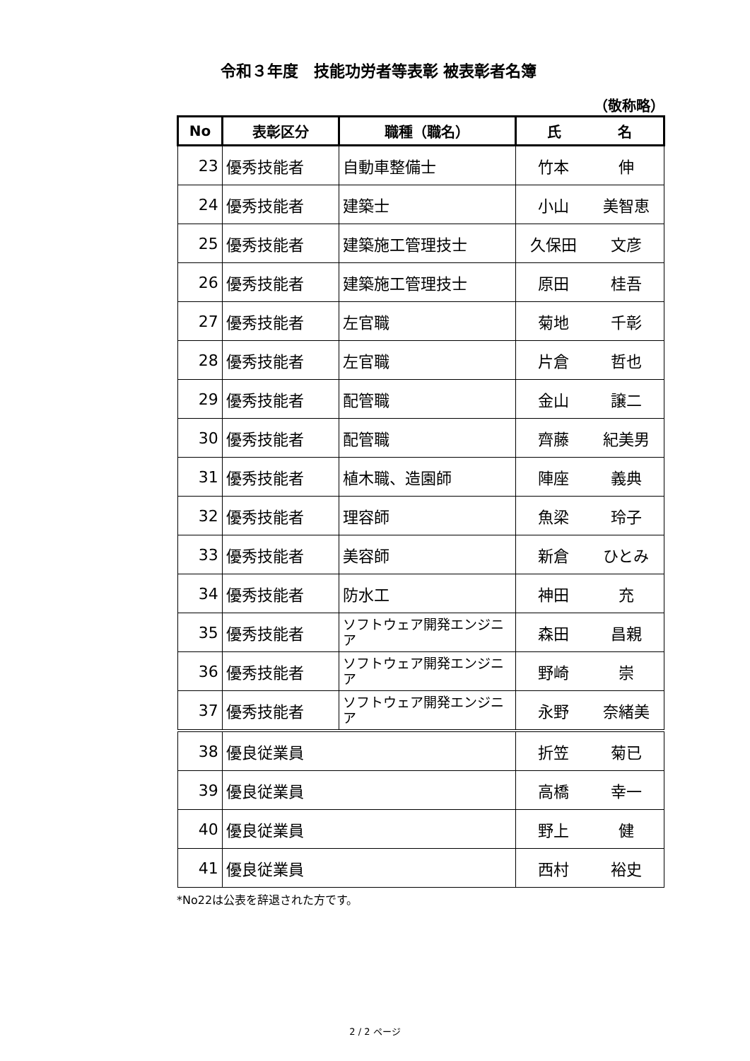令和３年度　技能功労者等表彰 被表彰者名簿
（敬称略）
| No | 表彰区分 | 職種（職名） | 氏 名 |
| --- | --- | --- | --- |
| 23 | 優秀技能者 | 自動車整備士 | 竹本 伸 |
| 24 | 優秀技能者 | 建築士 | 小山 美智恵 |
| 25 | 優秀技能者 | 建築施工管理技士 | 久保田 文彦 |
| 26 | 優秀技能者 | 建築施工管理技士 | 原田 桂吾 |
| 27 | 優秀技能者 | 左官職 | 菊地 千彰 |
| 28 | 優秀技能者 | 左官職 | 片倉 哲也 |
| 29 | 優秀技能者 | 配管職 | 金山 譲二 |
| 30 | 優秀技能者 | 配管職 | 齊藤 紀美男 |
| 31 | 優秀技能者 | 植木職、造園師 | 陣座 義典 |
| 32 | 優秀技能者 | 理容師 | 魚梁 玲子 |
| 33 | 優秀技能者 | 美容師 | 新倉 ひとみ |
| 34 | 優秀技能者 | 防水工 | 神田 充 |
| 35 | 優秀技能者 | ソフトウェア開発エンジニア | 森田 昌親 |
| 36 | 優秀技能者 | ソフトウェア開発エンジニア | 野崎 崇 |
| 37 | 優秀技能者 | ソフトウェア開発エンジニア | 永野 奈緒美 |
| 38 | 優良従業員 | | 折笠 菊已 |
| 39 | 優良従業員 | | 高橋 幸一 |
| 40 | 優良従業員 | | 野上 健 |
| 41 | 優良従業員 | | 西村 裕史 |
*No22は公表を辞退された方です。
2 / 2 ページ